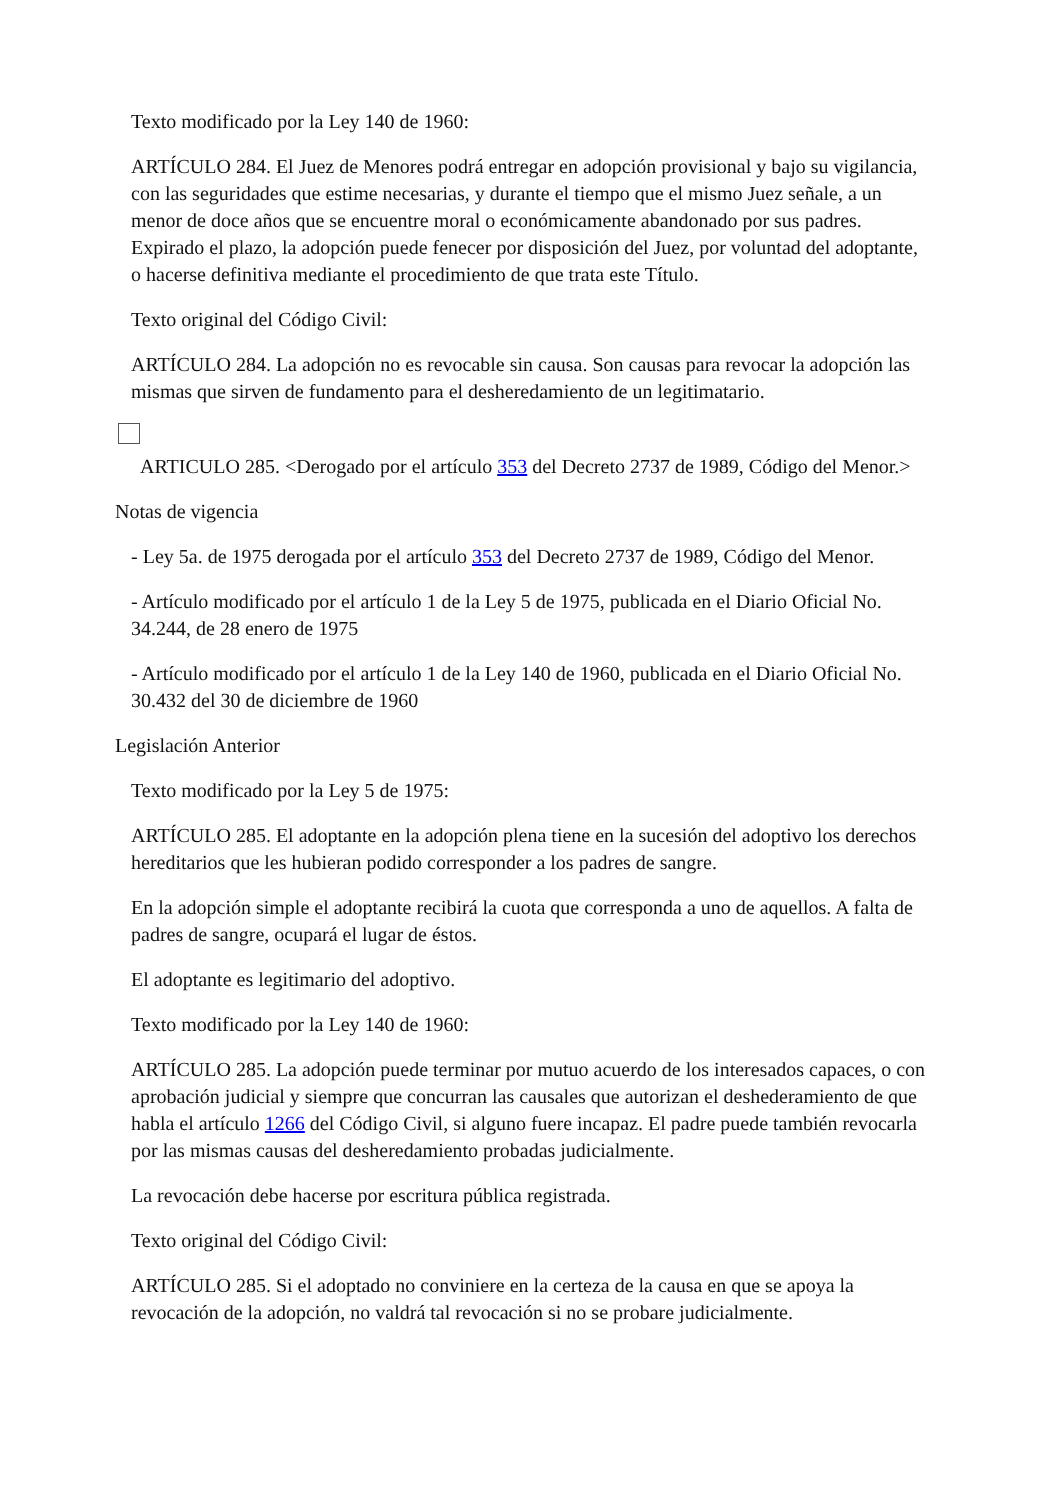Texto modificado por la Ley 140 de 1960:
ARTÍCULO 284. El Juez de Menores podrá entregar en adopción provisional y bajo su vigilancia, con las seguridades que estime necesarias, y durante el tiempo que el mismo Juez señale, a un menor de doce años que se encuentre moral o económicamente abandonado por sus padres. Expirado el plazo, la adopción puede fenecer por disposición del Juez, por voluntad del adoptante, o hacerse definitiva mediante el procedimiento de que trata este Título.
Texto original del Código Civil:
ARTÍCULO 284. La adopción no es revocable sin causa. Son causas para revocar la adopción las mismas que sirven de fundamento para el desheredamiento de un legitimatario.
ARTICULO 285. <Derogado por el artículo 353 del Decreto 2737 de 1989, Código del Menor.>
Notas de vigencia
- Ley 5a. de 1975 derogada por el artículo 353 del Decreto 2737 de 1989, Código del Menor.
- Artículo modificado por el artículo 1 de la Ley 5 de 1975, publicada en el Diario Oficial No. 34.244, de 28 enero de 1975
- Artículo modificado por el artículo 1 de la Ley 140 de 1960, publicada en el Diario Oficial No. 30.432 del 30 de diciembre de 1960
Legislación Anterior
Texto modificado por la Ley 5 de 1975:
ARTÍCULO 285. El adoptante en la adopción plena tiene en la sucesión del adoptivo los derechos hereditarios que les hubieran podido corresponder a los padres de sangre.
En la adopción simple el adoptante recibirá la cuota que corresponda a uno de aquellos. A falta de padres de sangre, ocupará el lugar de éstos.
El adoptante es legitimario del adoptivo.
Texto modificado por la Ley 140 de 1960:
ARTÍCULO 285. La adopción puede terminar por mutuo acuerdo de los interesados capaces, o con aprobación judicial y siempre que concurran las causales que autorizan el deshederamiento de que habla el artículo 1266 del Código Civil, si alguno fuere incapaz. El padre puede también revocarla por las mismas causas del desheredamiento probadas judicialmente.
La revocación debe hacerse por escritura pública registrada.
Texto original del Código Civil:
ARTÍCULO 285. Si el adoptado no conviniere en la certeza de la causa en que se apoya la revocación de la adopción, no valdrá tal revocación si no se probare judicialmente.